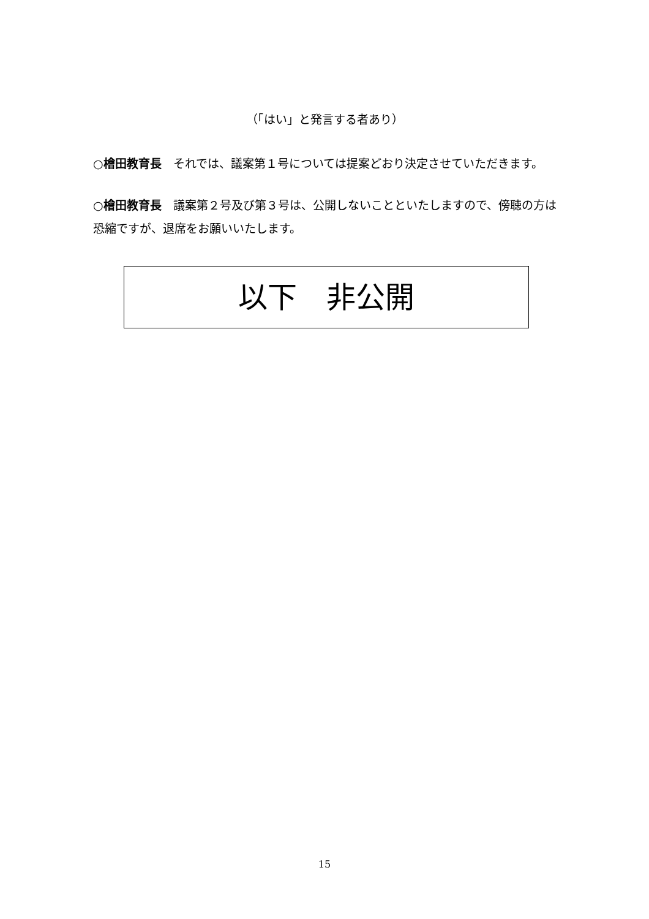（「はい」と発言する者あり）
○檜田教育長　それでは、議案第１号については提案どおり決定させていただきます。
○檜田教育長　議案第２号及び第３号は、公開しないことといたしますので、傍聴の方は恐縮ですが、退席をお願いいたします。
以下　非公開
15